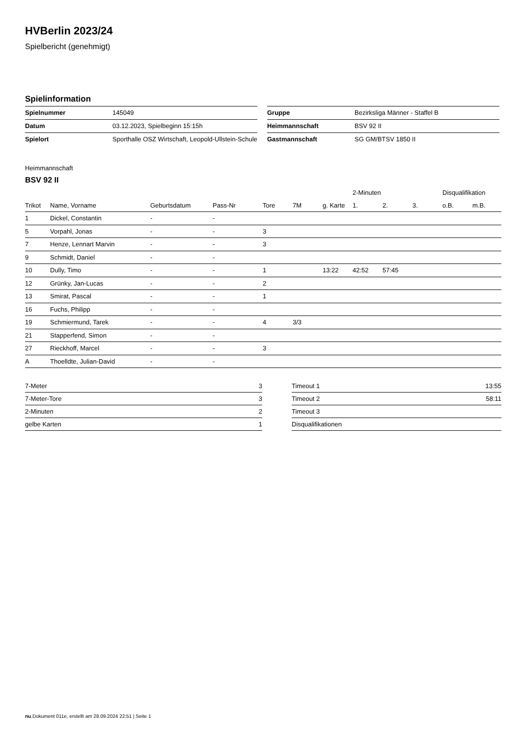HVBerlin 2023/24
Spielbericht (genehmigt)
Spielinformation
| Spielnummer | 145049 |
| Datum | 03.12.2023, Spielbeginn 15:15h |
| Spielort | Sporthalle OSZ Wirtschaft, Leopold-Ullstein-Schule |
| Gruppe | Bezirksliga Männer - Staffel B |
| Heimmannschaft | BSV 92 II |
| Gastmannschaft | SG GM/BTSV 1850 II |
Heimmannschaft
BSV 92 II
| | | | | | | | 2-Minuten | | | Disqualifikation | |
| --- | --- | --- | --- | --- | --- | --- | --- | --- | --- | --- | --- |
| Trikot | Name, Vorname | Geburtsdatum | Pass-Nr | Tore | 7M | g. Karte | 1. | 2. | 3. | o.B. | m.B. |
| 1 | Dickel, Constantin | - | - | | | | | | | | |
| 5 | Vorpahl, Jonas | - | - | 3 | | | | | | | |
| 7 | Henze, Lennart Marvin | - | - | 3 | | | | | | | |
| 9 | Schmidt, Daniel | - | - | | | | | | | | |
| 10 | Dully, Timo | - | - | 1 | | 13:22 | 42:52 | 57:45 | | | |
| 12 | Grünky, Jan-Lucas | - | - | 2 | | | | | | | |
| 13 | Smirat, Pascal | - | - | 1 | | | | | | | |
| 16 | Fuchs, Philipp | - | - | | | | | | | | |
| 19 | Schmiermund, Tarek | - | - | 4 | 3/3 | | | | | | |
| 21 | Stapperfend, Simon | - | - | | | | | | | | |
| 27 | Rieckhoff, Marcel | - | - | 3 | | | | | | | |
| A | Thoelldte, Julian-David | - | - | | | | | | | | |
| 7-Meter | 3 |
| 7-Meter-Tore | 3 |
| 2-Minuten | 2 |
| gelbe Karten | 1 |
| Timeout 1 | 13:55 |
| Timeout 2 | 58:11 |
| Timeout 3 | |
| Disqualifikationen | |
nu.Dokument 011e, erstellt am 28.09.2024 22:51 | Seite 1